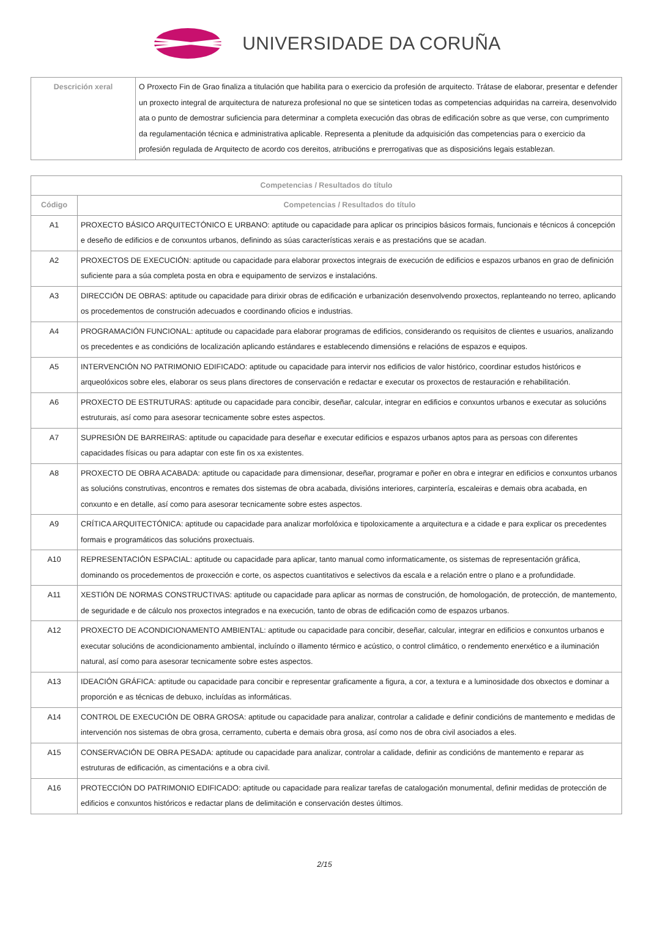UNIVERSIDADE DA CORUÑA
| Descrición xeral | O Proxecto Fin de Grao finaliza a titulación que habilita para o exercicio da profesión de arquitecto. Trátase de elaborar, presentar e defender un proxecto integral de arquitectura de natureza profesional no que se sinteticen todas as competencias adquiridas na carreira, desenvolvido ata o punto de demostrar suficiencia para determinar a completa execución das obras de edificación sobre as que verse, con cumprimento da regulamentación técnica e administrativa aplicable. Representa a plenitude da adquisición das competencias para o exercicio da profesión regulada de Arquitecto de acordo cos dereitos, atribucións e prerrogativas que as disposicións legais establezan. |
| Competencias / Resultados do título | |
| --- | --- |
| Código | Competencias / Resultados do título |
| A1 | PROXECTO BÁSICO ARQUITECTÓNICO E URBANO: aptitude ou capacidade para aplicar os principios básicos formais, funcionais e técnicos á concepción e deseño de edificios e de conxuntos urbanos, definindo as súas características xerais e as prestacións que se acadan. |
| A2 | PROXECTOS DE EXECUCIÓN: aptitude ou capacidade para elaborar proxectos integrais de execución de edificios e espazos urbanos en grao de definición suficiente para a súa completa posta en obra e equipamento de servizos e instalacións. |
| A3 | DIRECCIÓN DE OBRAS: aptitude ou capacidade para dirixir obras de edificación e urbanización desenvolvendo proxectos, replanteando no terreo, aplicando os procedementos de construción adecuados e coordinando oficios e industrias. |
| A4 | PROGRAMACIÓN FUNCIONAL: aptitude ou capacidade para elaborar programas de edificios, considerando os requisitos de clientes e usuarios, analizando os precedentes e as condicións de localización aplicando estándares e establecendo dimensións e relacións de espazos e equipos. |
| A5 | INTERVENCIÓN NO PATRIMONIO EDIFICADO: aptitude ou capacidade para intervir nos edificios de valor histórico, coordinar estudos históricos e arqueolóxicos sobre eles, elaborar os seus plans directores de conservación e redactar e executar os proxectos de restauración e rehabilitación. |
| A6 | PROXECTO DE ESTRUTURAS: aptitude ou capacidade para concibir, deseñar, calcular, integrar en edificios e conxuntos urbanos e executar as solucións estruturais, así como para asesorar tecnicamente sobre estes aspectos. |
| A7 | SUPRESIÓN DE BARREIRAS: aptitude ou capacidade para deseñar e executar edificios e espazos urbanos aptos para as persoas con diferentes capacidades físicas ou para adaptar con este fin os xa existentes. |
| A8 | PROXECTO DE OBRA ACABADA: aptitude ou capacidade para dimensionar, deseñar, programar e poñer en obra e integrar en edificios e conxuntos urbanos as solucións construtivas, encontros e remates dos sistemas de obra acabada, divisións interiores, carpintería, escaleiras e demais obra acabada, en conxunto e en detalle, así como para asesorar tecnicamente sobre estes aspectos. |
| A9 | CRÍTICA ARQUITECTÓNICA: aptitude ou capacidade para analizar morfolóxica e tipoloxicamente a arquitectura e a cidade e para explicar os precedentes formais e programáticos das solucións proxectuais. |
| A10 | REPRESENTACIÓN ESPACIAL: aptitude ou capacidade para aplicar, tanto manual como informaticamente, os sistemas de representación gráfica, dominando os procedementos de proxección e corte, os aspectos cuantitativos e selectivos da escala e a relación entre o plano e a profundidade. |
| A11 | XESTIÓN DE NORMAS CONSTRUCTIVAS: aptitude ou capacidade para aplicar as normas de construción, de homologación, de protección, de mantemento, de seguridade e de cálculo nos proxectos integrados e na execución, tanto de obras de edificación como de espazos urbanos. |
| A12 | PROXECTO DE ACONDICIONAMENTO AMBIENTAL: aptitude ou capacidade para concibir, deseñar, calcular, integrar en edificios e conxuntos urbanos e executar solucións de acondicionamento ambiental, incluíndo o illamento térmico e acústico, o control climático, o rendemento enerxético e a iluminación natural, así como para asesorar tecnicamente sobre estes aspectos. |
| A13 | IDEACIÓN GRÁFICA: aptitude ou capacidade para concibir e representar graficamente a figura, a cor, a textura e a luminosidade dos obxectos e dominar a proporción e as técnicas de debuxo, incluídas as informáticas. |
| A14 | CONTROL DE EXECUCIÓN DE OBRA GROSA: aptitude ou capacidade para analizar, controlar a calidade e definir condicións de mantemento e medidas de intervención nos sistemas de obra grosa, cerramento, cuberta e demais obra grosa, así como nos de obra civil asociados a eles. |
| A15 | CONSERVACIÓN DE OBRA PESADA: aptitude ou capacidade para analizar, controlar a calidade, definir as condicións de mantemento e reparar as estruturas de edificación, as cimentacións e a obra civil. |
| A16 | PROTECCIÓN DO PATRIMONIO EDIFICADO: aptitude ou capacidade para realizar tarefas de catalogación monumental, definir medidas de protección de edificios e conxuntos históricos e redactar plans de delimitación e conservación destes últimos. |
2/15